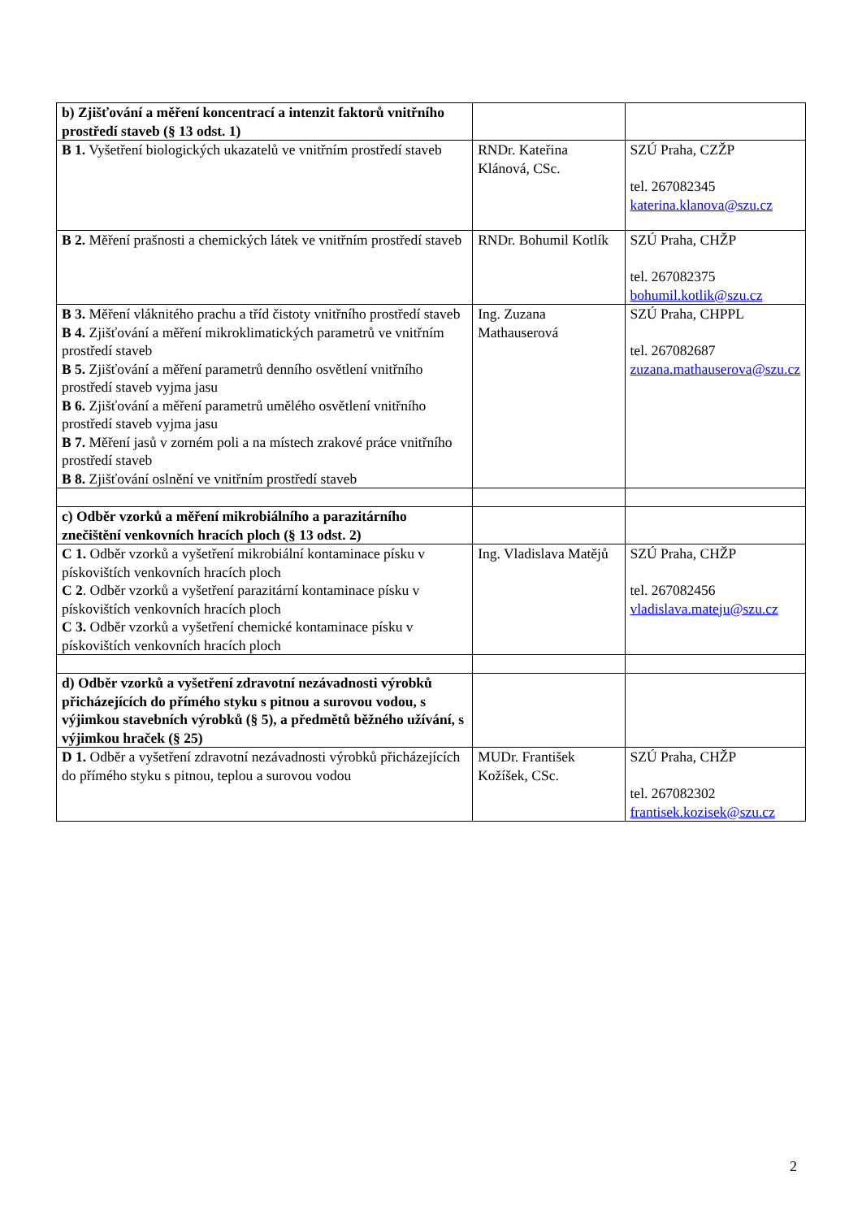| b) Zjišťování a měření koncentrací a intenzit faktorů vnitřního prostředí staveb (§ 13 odst. 1) | | |
| B 1. Vyšetření biologických ukazatelů ve vnitřním prostředí staveb | RNDr. Kateřina Klánová, CSc. | SZÚ Praha, CZŽP tel. 267082345 katerina.klanova@szu.cz |
| B 2. Měření prašnosti a chemických látek ve vnitřním prostředí staveb | RNDr. Bohumil Kotlík | SZÚ Praha, CHŽP tel. 267082375 bohumil.kotlik@szu.cz |
| B 3. Měření vláknitého prachu a tříd čistoty vnitřního prostředí staveb B 4. Zjišťování a měření mikroklimatických parametrů ve vnitřním prostředí staveb B 5. Zjišťování a měření parametrů denního osvětlení vnitřního prostředí staveb vyjma jasu B 6. Zjišťování a měření parametrů umělého osvětlení vnitřního prostředí staveb vyjma jasu B 7. Měření jasů v zorném poli a na místech zrakové práce vnitřního prostředí staveb B 8. Zjišťování oslnění ve vnitřním prostředí staveb | Ing. Zuzana Mathauserová | SZÚ Praha, CHPPL tel. 267082687 zuzana.mathauserova@szu.cz |
| c) Odběr vzorků a měření mikrobiálního a parazitárního znečištění venkovních hracích ploch (§ 13 odst. 2) | | |
| C 1. Odběr vzorků a vyšetření mikrobiální kontaminace písku v pískovištích venkovních hracích ploch C 2 . Odběr vzorků a vyšetření parazitární kontaminace písku v pískovištích venkovních hracích ploch C 3. Odběr vzorků a vyšetření chemické kontaminace písku v pískovištích venkovních hracích ploch | Ing. Vladislava Matějů | SZÚ Praha, CHŽP tel. 267082456 vladislava.mateju@szu.cz |
| d) Odběr vzorků a vyšetření zdravotní nezávadnosti výrobků přicházejících do přímého styku s pitnou a surovou vodou, s výjimkou stavebních výrobků (§ 5), a předmětů běžného užívání, s výjimkou hraček (§ 25) | | |
| D 1. Odběr a vyšetření zdravotní nezávadnosti výrobků přicházejících do přímého styku s pitnou, teplou a surovou vodou | MUDr. František Kožíšek, CSc. | SZÚ Praha, CHŽP tel. 267082302 frantisek.kozisek@szu.cz |
2